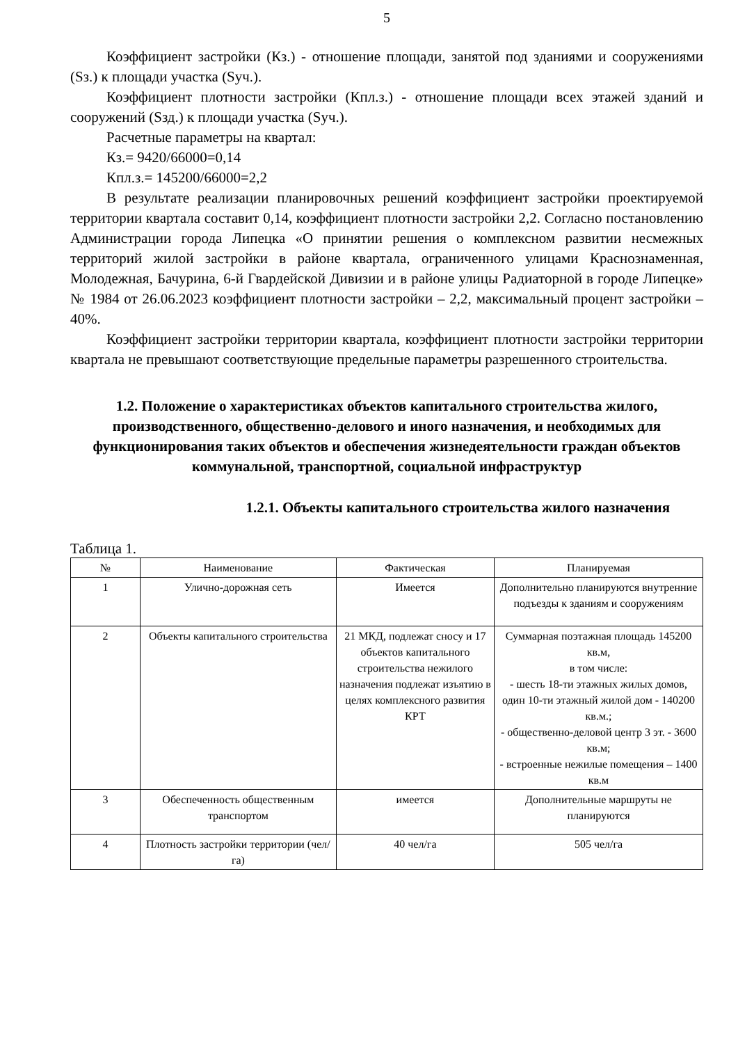5
Коэффициент застройки (Кз.) - отношение площади, занятой под зданиями и сооружениями (Sз.) к площади участка (Sуч.).
Коэффициент плотности застройки (Кпл.з.) - отношение площади всех этажей зданий и сооружений (Sзд.) к площади участка (Sуч.).
Расчетные параметры на квартал:
Кз.= 9420/66000=0,14
Кпл.з.= 145200/66000=2,2
В результате реализации планировочных решений коэффициент застройки проектируемой территории квартала составит 0,14, коэффициент плотности застройки 2,2. Согласно постановлению Администрации города Липецка «О принятии решения о комплексном развитии несмежных территорий жилой застройки в районе квартала, ограниченного улицами Краснознаменная, Молодежная, Бачурина, 6-й Гвардейской Дивизии и в районе улицы Радиаторной в городе Липецке» № 1984 от 26.06.2023 коэффициент плотности застройки – 2,2, максимальный процент застройки – 40%.
Коэффициент застройки территории квартала, коэффициент плотности застройки территории квартала не превышают соответствующие предельные параметры разрешенного строительства.
1.2. Положение о характеристиках объектов капитального строительства жилого, производственного, общественно-делового и иного назначения, и необходимых для функционирования таких объектов и обеспечения жизнедеятельности граждан объектов коммунальной, транспортной, социальной инфраструктур
1.2.1. Объекты капитального строительства жилого назначения
Таблица 1.
| № | Наименование | Фактическая | Планируемая |
| --- | --- | --- | --- |
| 1 | Улично-дорожная сеть | Имеется | Дополнительно планируются внутренние подъезды к зданиям и сооружениям |
| 2 | Объекты капитального строительства | 21 МКД, подлежат сносу и 17 объектов капитального строительства нежилого назначения подлежат изъятию в целях комплексного развития КРТ | Суммарная поэтажная площадь 145200 кв.м, в том числе: - шесть 18-ти этажных жилых домов, один 10-ти этажный жилой дом - 140200 кв.м.; - общественно-деловой центр 3 эт. - 3600 кв.м; - встроенные нежилые помещения – 1400 кв.м |
| 3 | Обеспеченность общественным транспортом | имеется | Дополнительные маршруты не планируются |
| 4 | Плотность застройки территории (чел/га) | 40 чел/га | 505 чел/га |